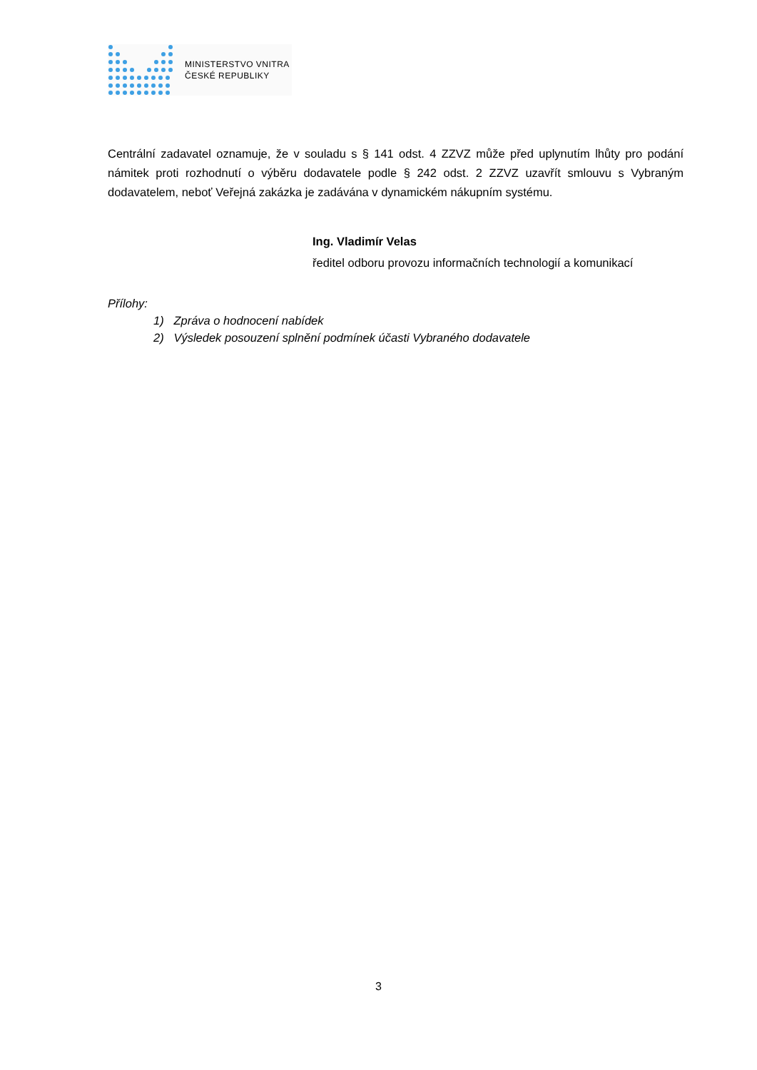MINISTERSTVO VNITRA
ČESKÉ REPUBLIKY
Centrální zadavatel oznamuje, že v souladu s § 141 odst. 4 ZZVZ může před uplynutím lhůty pro podání námitek proti rozhodnutí o výběru dodavatele podle § 242 odst. 2 ZZVZ uzavřít smlouvu s Vybraným dodavatelem, neboť Veřejná zakázka je zadávána v dynamickém nákupním systému.
Ing. Vladimír Velas
ředitel odboru provozu informačních technologií a komunikací
Přílohy:
1) Zpráva o hodnocení nabídek
2) Výsledek posouzení splnění podmínek účasti Vybraného dodavatele
3